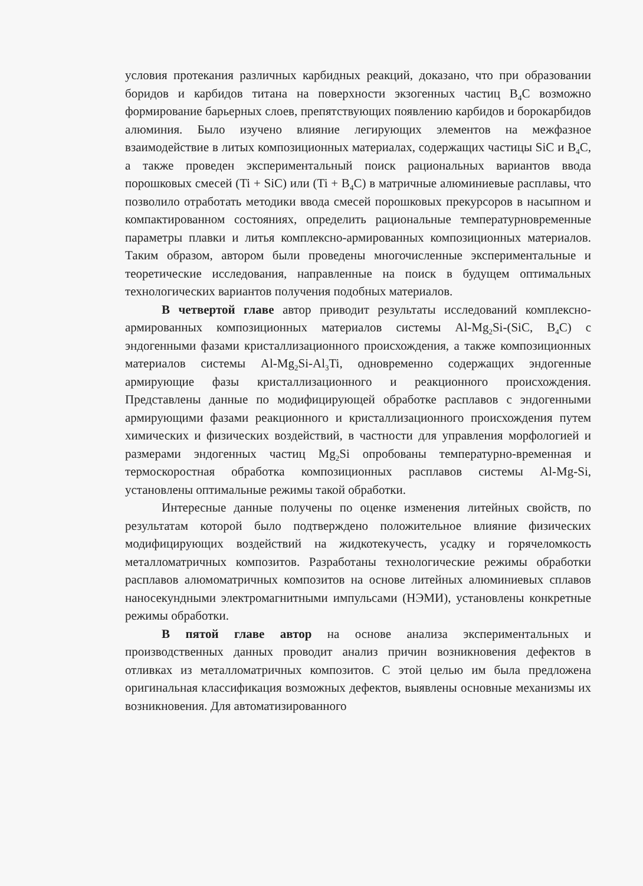условия протекания различных карбидных реакций, доказано, что при образовании боридов и карбидов титана на поверхности экзогенных частиц B<sub>4</sub>C возможно формирование барьерных слоев, препятствующих появлению карбидов и борокарбидов алюминия. Было изучено влияние легирующих элементов на межфазное взаимодействие в литых композиционных материалах, содержащих частицы SiC и B<sub>4</sub>C, а также проведен экспериментальный поиск рациональных вариантов ввода порошковых смесей (Ti + SiC) или (Ti + B<sub>4</sub>C) в матричные алюминиевые расплавы, что позволило отработать методики ввода смесей порошковых прекурсоров в насыпном и компактированном состояниях, определить рациональные температурновременные параметры плавки и литья комплексно-армированных композиционных материалов. Таким образом, автором были проведены многочисленные экспериментальные и теоретические исследования, направленные на поиск в будущем оптимальных технологических вариантов получения подобных материалов.
В четвертой главе автор приводит результаты исследований комплексно-армированных композиционных материалов системы Al-Mg<sub>2</sub>Si-(SiC, B<sub>4</sub>C) с эндогенными фазами кристаллизационного происхождения, а также композиционных материалов системы Al-Mg<sub>2</sub>Si-Al<sub>3</sub>Ti, одновременно содержащих эндогенные армирующие фазы кристаллизационного и реакционного происхождения. Представлены данные по модифицирующей обработке расплавов с эндогенными армирующими фазами реакционного и кристаллизационного происхождения путем химических и физических воздействий, в частности для управления морфологией и размерами эндогенных частиц Mg<sub>2</sub>Si опробованы температурно-временная и термоскоростная обработка композиционных расплавов системы Al-Mg-Si, установлены оптимальные режимы такой обработки.
Интересные данные получены по оценке изменения литейных свойств, по результатам которой было подтверждено положительное влияние физических модифицирующих воздействий на жидкотекучесть, усадку и горячеломкость металломатричных композитов. Разработаны технологические режимы обработки расплавов алюмоматричных композитов на основе литейных алюминиевых сплавов наносекундными электромагнитными импульсами (НЭМИ), установлены конкретные режимы обработки.
В пятой главе автор на основе анализа экспериментальных и производственных данных проводит анализ причин возникновения дефектов в отливках из металломатричных композитов. С этой целью им была предложена оригинальная классификация возможных дефектов, выявлены основные механизмы их возникновения. Для автоматизированного